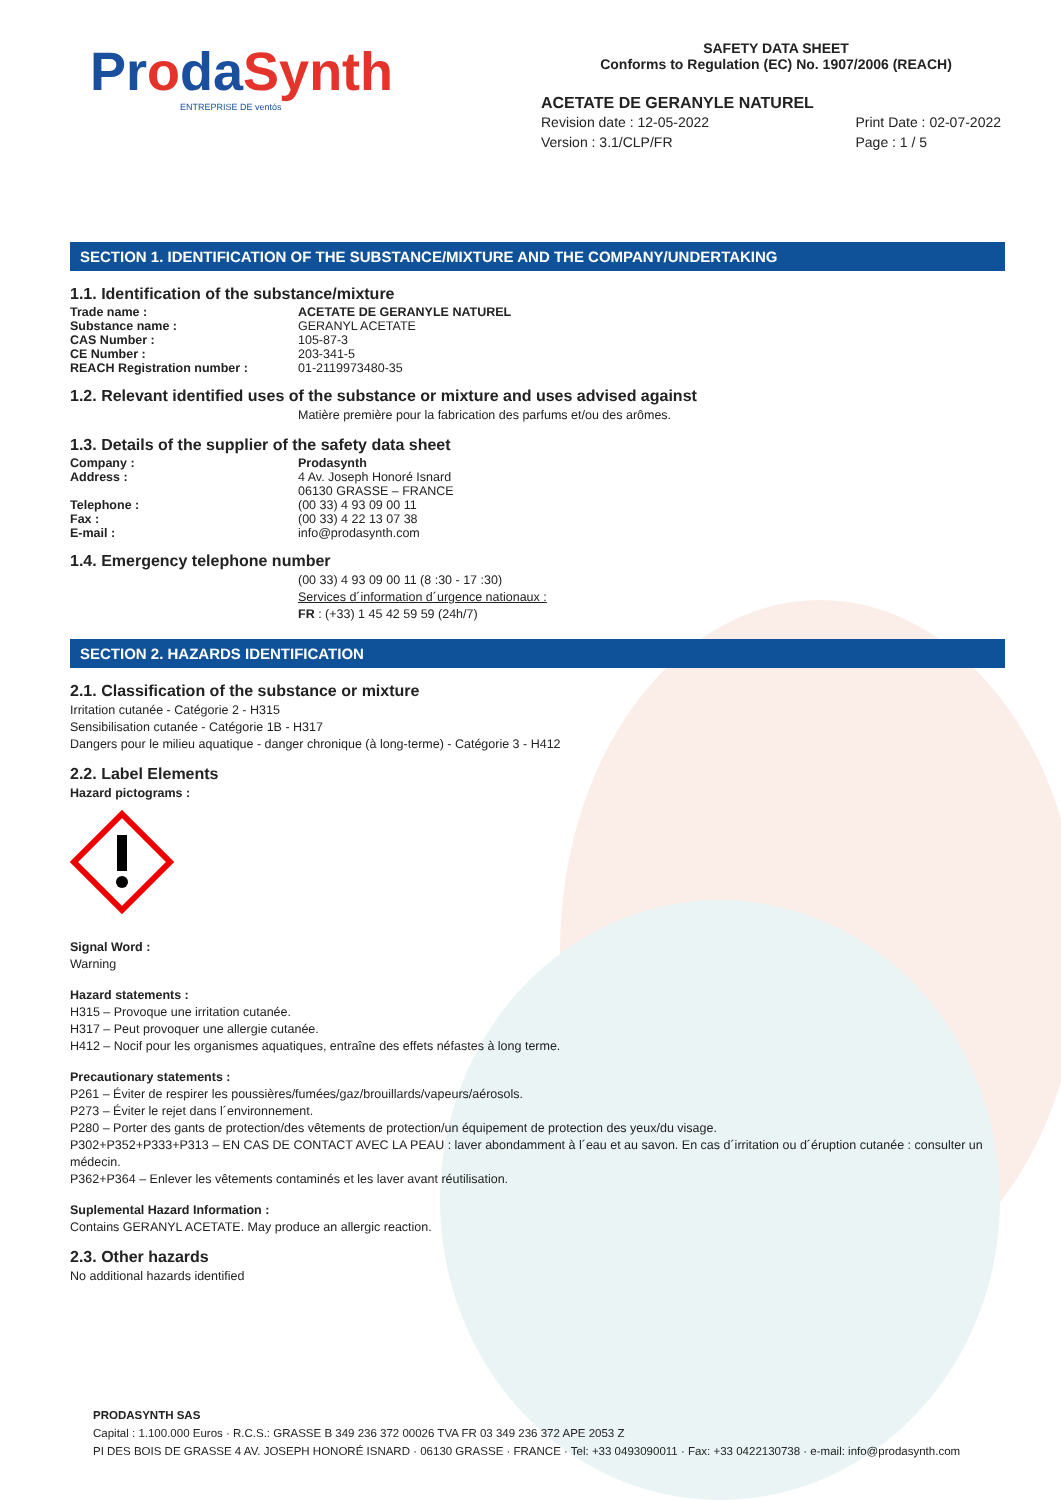ProdaSynth
ENTREPRISE DE ventós
SAFETY DATA SHEET
Conforms to Regulation (EC) No. 1907/2006 (REACH)
ACETATE DE GERANYLE NATUREL
Revision date : 12-05-2022
Version : 3.1/CLP/FR
Print Date : 02-07-2022
Page : 1 / 5
SECTION 1. IDENTIFICATION OF THE SUBSTANCE/MIXTURE AND THE COMPANY/UNDERTAKING
1.1. Identification of the substance/mixture
Trade name : ACETATE DE GERANYLE NATUREL
Substance name : GERANYL ACETATE
CAS Number : 105-87-3
CE Number : 203-341-5
REACH Registration number : 01-2119973480-35
1.2. Relevant identified uses of the substance or mixture and uses advised against
Matière première pour la fabrication des parfums et/ou des arômes.
1.3. Details of the supplier of the safety data sheet
Company : Prodasynth
Address : 4 Av. Joseph Honoré Isnard
06130 GRASSE – FRANCE
Telephone : (00 33) 4 93 09 00 11
Fax : (00 33) 4 22 13 07 38
E-mail : info@prodasynth.com
1.4. Emergency telephone number
(00 33) 4 93 09 00 11 (8 :30 - 17 :30)
Services d´information d´urgence nationaux :
FR : (+33) 1 45 42 59 59 (24h/7)
SECTION 2. HAZARDS IDENTIFICATION
2.1. Classification of the substance or mixture
Irritation cutanée - Catégorie 2 - H315
Sensibilisation cutanée - Catégorie 1B - H317
Dangers pour le milieu aquatique - danger chronique (à long-terme) - Catégorie 3 - H412
2.2. Label Elements
Hazard pictograms :
Signal Word :
Warning
Hazard statements :
H315 – Provoque une irritation cutanée.
H317 – Peut provoquer une allergie cutanée.
H412 – Nocif pour les organismes aquatiques, entraîne des effets néfastes à long terme.
Precautionary statements :
P261 – Éviter de respirer les poussières/fumées/gaz/brouillards/vapeurs/aérosols.
P273 – Éviter le rejet dans l´environnement.
P280 – Porter des gants de protection/des vêtements de protection/un équipement de protection des yeux/du visage.
P302+P352+P333+P313 – EN CAS DE CONTACT AVEC LA PEAU : laver abondamment à l´eau et au savon. En cas d´irritation ou d´éruption cutanée : consulter un médecin.
P362+P364 – Enlever les vêtements contaminés et les laver avant réutilisation.
Suplemental Hazard Information :
Contains GERANYL ACETATE. May produce an allergic reaction.
2.3. Other hazards
No additional hazards identified
PRODASYNTH SAS
Capital : 1.100.000 Euros · R.C.S.: GRASSE B 349 236 372 00026 TVA FR 03 349 236 372 APE 2053 Z
PI DES BOIS DE GRASSE 4 AV. JOSEPH HONORÉ ISNARD · 06130 GRASSE · FRANCE · Tel: +33 0493090011 · Fax: +33 0422130738 · e-mail: info@prodasynth.com